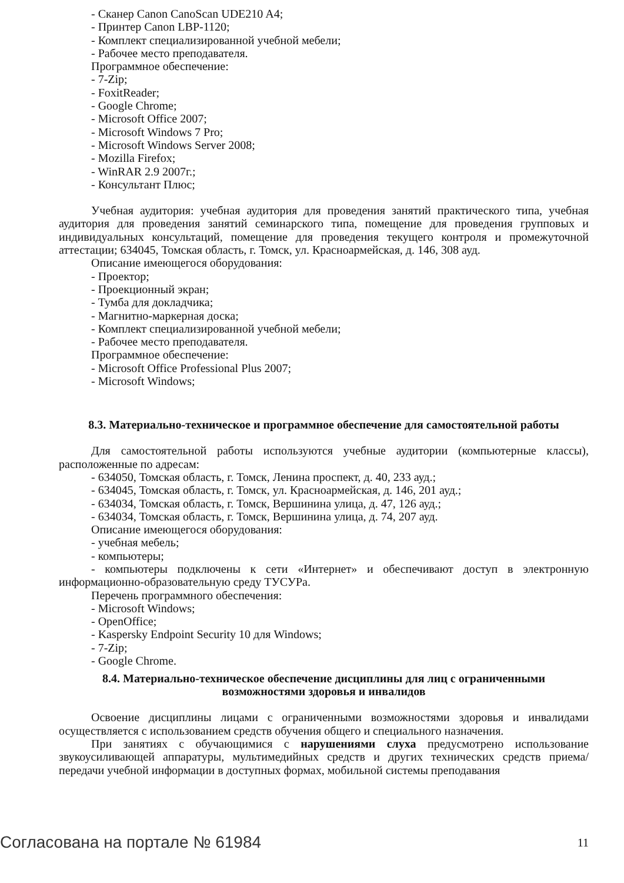- Сканер Canon CanoScan UDE210 A4;
- Принтер Canon LBP-1120;
- Комплект специализированной учебной мебели;
- Рабочее место преподавателя.
Программное обеспечение:
- 7-Zip;
- FoxitReader;
- Google Chrome;
- Microsoft Office 2007;
- Microsoft Windows 7 Pro;
- Microsoft Windows Server 2008;
- Mozilla Firefox;
- WinRAR 2.9 2007г.;
- Консультант Плюс;
Учебная аудитория: учебная аудитория для проведения занятий практического типа, учебная аудитория для проведения занятий семинарского типа, помещение для проведения групповых и индивидуальных консультаций, помещение для проведения текущего контроля и промежуточной аттестации; 634045, Томская область, г. Томск, ул. Красноармейская, д. 146, 308 ауд.
Описание имеющегося оборудования:
- Проектор;
- Проекционный экран;
- Тумба для докладчика;
- Магнитно-маркерная доска;
- Комплект специализированной учебной мебели;
- Рабочее место преподавателя.
Программное обеспечение:
- Microsoft Office Professional Plus 2007;
- Microsoft Windows;
8.3. Материально-техническое и программное обеспечение для самостоятельной работы
Для самостоятельной работы используются учебные аудитории (компьютерные классы), расположенные по адресам:
- 634050, Томская область, г. Томск, Ленина проспект, д. 40, 233 ауд.;
- 634045, Томская область, г. Томск, ул. Красноармейская, д. 146, 201 ауд.;
- 634034, Томская область, г. Томск, Вершинина улица, д. 47, 126 ауд.;
- 634034, Томская область, г. Томск, Вершинина улица, д. 74, 207 ауд.
Описание имеющегося оборудования:
- учебная мебель;
- компьютеры;
- компьютеры подключены к сети «Интернет» и обеспечивают доступ в электронную информационно-образовательную среду ТУСУРа.
Перечень программного обеспечения:
- Microsoft Windows;
- OpenOffice;
- Kaspersky Endpoint Security 10 для Windows;
- 7-Zip;
- Google Chrome.
8.4. Материально-техническое обеспечение дисциплины для лиц с ограниченными
возможностями здоровья и инвалидов
Освоение дисциплины лицами с ограниченными возможностями здоровья и инвалидами осуществляется с использованием средств обучения общего и специального назначения.
При занятиях с обучающимися с нарушениями слуха предусмотрено использование звукоусиливающей аппаратуры, мультимедийных средств и других технических средств приема/передачи учебной информации в доступных формах, мобильной системы преподавания
Согласована на портале № 61984 11